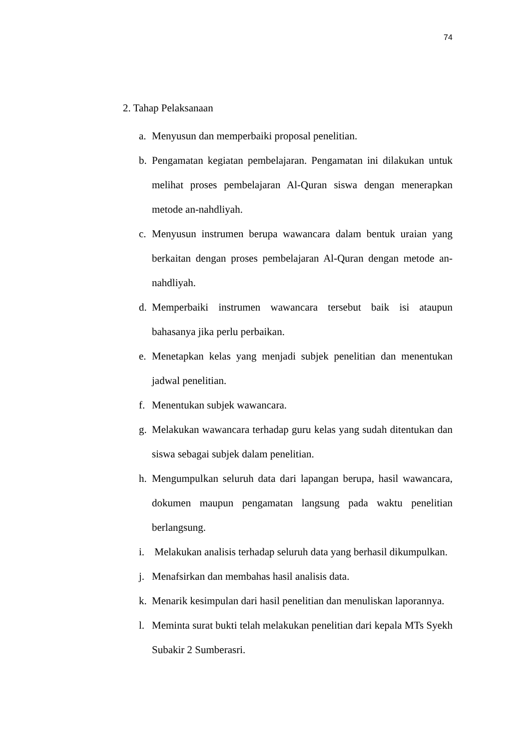74
2. Tahap Pelaksanaan
a. Menyusun dan memperbaiki proposal penelitian.
b. Pengamatan kegiatan pembelajaran. Pengamatan ini dilakukan untuk melihat proses pembelajaran Al-Quran siswa dengan menerapkan metode an-nahdliyah.
c. Menyusun instrumen berupa wawancara dalam bentuk uraian yang berkaitan dengan proses pembelajaran Al-Quran dengan metode an-nahdliyah.
d. Memperbaiki instrumen wawancara tersebut baik isi ataupun bahasanya jika perlu perbaikan.
e. Menetapkan kelas yang menjadi subjek penelitian dan menentukan jadwal penelitian.
f. Menentukan subjek wawancara.
g. Melakukan wawancara terhadap guru kelas yang sudah ditentukan dan siswa sebagai subjek dalam penelitian.
h. Mengumpulkan seluruh data dari lapangan berupa, hasil wawancara, dokumen maupun pengamatan langsung pada waktu penelitian berlangsung.
i. Melakukan analisis terhadap seluruh data yang berhasil dikumpulkan.
j. Menafsirkan dan membahas hasil analisis data.
k. Menarik kesimpulan dari hasil penelitian dan menuliskan laporannya.
l. Meminta surat bukti telah melakukan penelitian dari kepala MTs Syekh Subakir 2 Sumberasri.